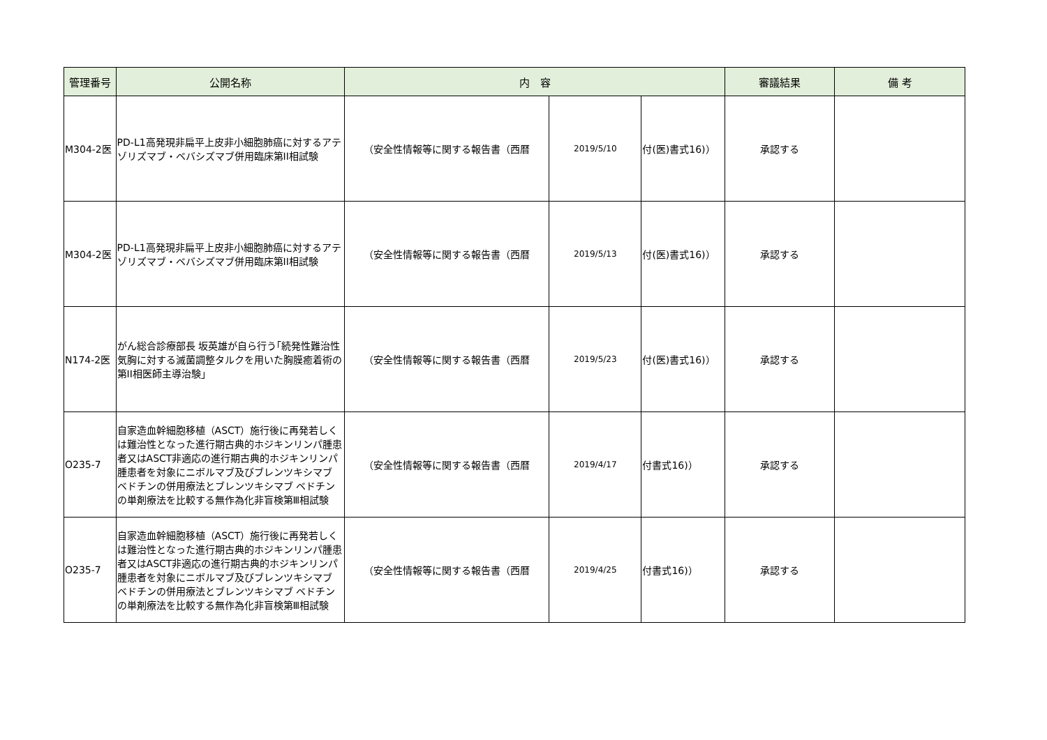| 管理番号 | 公開名称 | 内 容 | | | 審議結果 | 備 考 |
| --- | --- | --- | --- | --- | --- | --- |
| M304-2医 | PD-L1高発現非扁平上皮非小細胞肺癌に対するアテゾリズマブ・ベバシズマブ併用臨床第II相試験 | （安全性情報等に関する報告書（西暦 | 2019/5/10 | 付(医)書式16)） | 承認する | |
| M304-2医 | PD-L1高発現非扁平上皮非小細胞肺癌に対するアテゾリズマブ・ベバシズマブ併用臨床第II相試験 | （安全性情報等に関する報告書（西暦 | 2019/5/13 | 付(医)書式16)） | 承認する | |
| N174-2医 | がん総合診療部長 坂英雄が自ら行う｢続発性難治性気胸に対する滅菌調整タルクを用いた胸膜癒着術の第II相医師主導治験」 | （安全性情報等に関する報告書（西暦 | 2019/5/23 | 付(医)書式16)） | 承認する | |
| O235-7 | 自家造血幹細胞移植（ASCT）施行後に再発若しくは難治性となった進行期古典的ホジキンリンパ腫患者又はASCT非適応の進行期古典的ホジキンリンパ腫患者を対象にニボルマブ及びブレンツキシマブ ベドチンの併用療法とブレンツキシマブ ベドチンの単剤療法を比較する無作為化非盲検第Ⅲ相試験 | （安全性情報等に関する報告書（西暦 | 2019/4/17 | 付書式16)） | 承認する | |
| O235-7 | 自家造血幹細胞移植（ASCT）施行後に再発若しくは難治性となった進行期古典的ホジキンリンパ腫患者又はASCT非適応の進行期古典的ホジキンリンパ腫患者を対象にニボルマブ及びブレンツキシマブ ベドチンの併用療法とブレンツキシマブ ベドチンの単剤療法を比較する無作為化非盲検第Ⅲ相試験 | （安全性情報等に関する報告書（西暦 | 2019/4/25 | 付書式16)） | 承認する | |